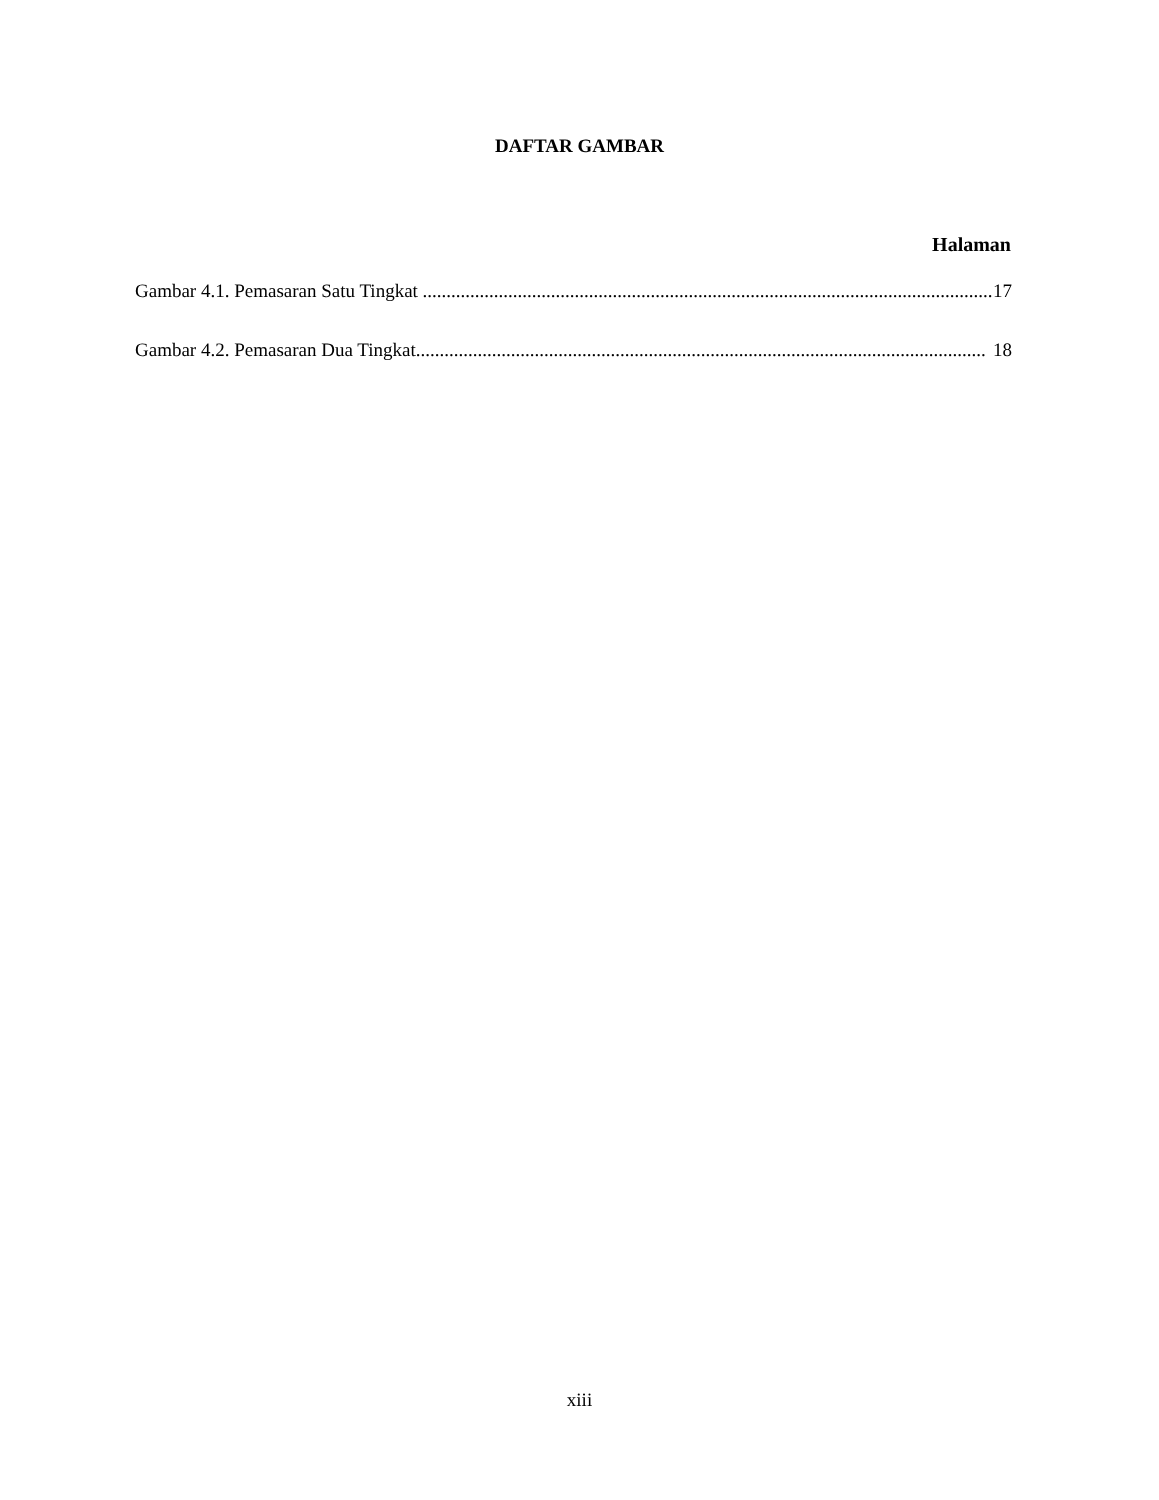DAFTAR GAMBAR
Halaman
Gambar 4.1. Pemasaran Satu Tingkat ........................................................................................................................ 17
Gambar 4.2. Pemasaran Dua Tingkat........................................................................................................................ 18
xiii